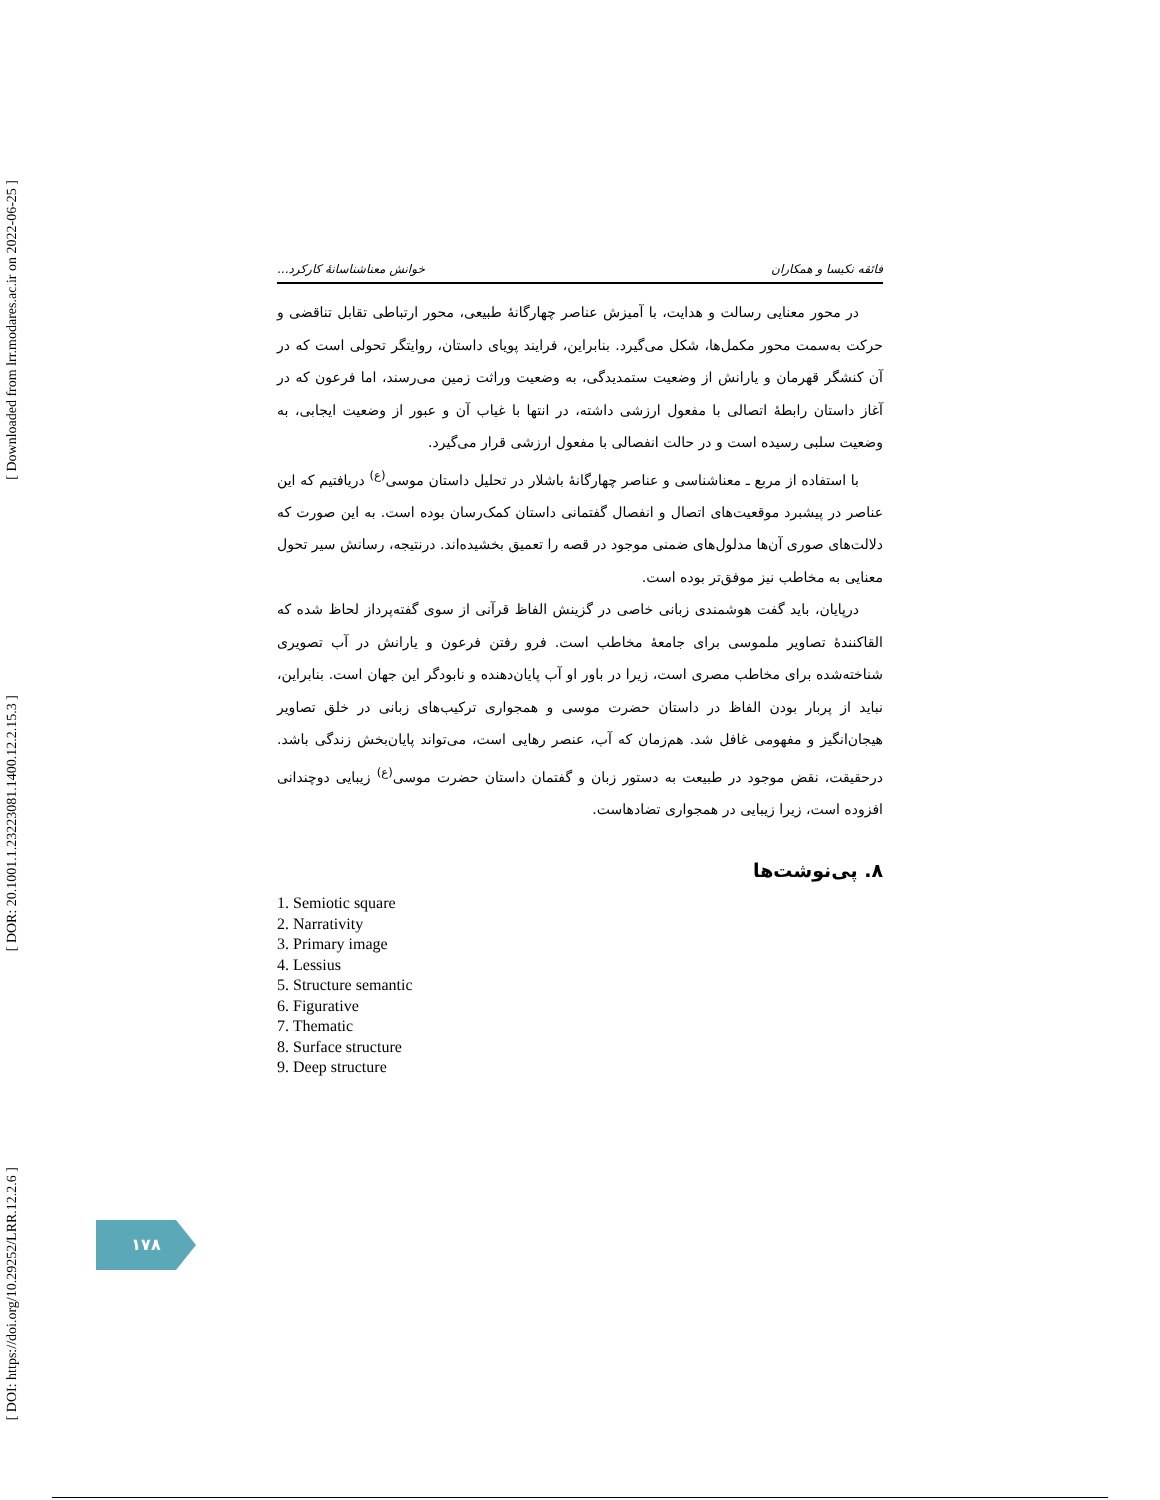[ Downloaded from lrr.modares.ac.ir on 2022-06-25 ]
[ DOR: 20.1001.1.23223081.1400.12.2.15.3 ]
[ DOI: https://doi.org/10.29252/LRR.12.2.6 ]
فائقه نکیسا و همکاران خوانش معناشناسانهٔ کارکرد...
در محور معنایی رسالت و هدایت، با آمیزش عناصر چهارگانهٔ طبیعی، محور ارتباطی تقابل تناقضی و حرکت به‌سمت محور مکمل‌ها، شکل می‌گیرد. بنابراین، فرایند پویای داستان، روایتگر تحولی است که در آن کنشگر قهرمان و یارانش از وضعیت ستمدیدگی، به وضعیت وراثت زمین می‌رسند، اما فرعون که در آغاز داستان رابطهٔ اتصالی با مفعول ارزشی داشته، در انتها با غیاب آن و عبور از وضعیت ایجابی، به وضعیت سلبی رسیده است و در حالت انفصالی با مفعول ارزشی قرار می‌گیرد.
با استفاده از مربع ـ معناشناسی و عناصر چهارگانهٔ باشلار در تحلیل داستان موسی<sup>(ع)</sup> دریافتیم که این عناصر در پیشبرد موقعیت‌های اتصال و انفصال گفتمانی داستان کمک‌رسان بوده است. به این صورت که دلالت‌های صوری آن‌ها مدلول‌های ضمنی موجود در قصه را تعمیق بخشیده‌اند. درنتیجه، رسانش سیر تحول معنایی به مخاطب نیز موفق‌تر بوده است.
درپایان، باید گفت هوشمندی زبانی خاصی در گزینش الفاظ قرآنی از سوی گفته‌پرداز لحاظ شده که القاکنندهٔ تصاویر ملموسی برای جامعهٔ مخاطب است. فرو رفتن فرعون و یارانش در آب تصویری شناخته‌شده برای مخاطب مصری است، زیرا در باور او آب پایان‌دهنده و نابودگر این جهان است. بنابراین، نباید از پربار بودن الفاظ در داستان حضرت موسی و همجواری ترکیب‌های زبانی در خلق تصاویر هیجان‌انگیز و مفهومی غافل شد. هم‌زمان که آب، عنصر رهایی است، می‌تواند پایان‌بخش زندگی باشد. درحقیقت، نقض موجود در طبیعت به دستور زبان و گفتمان داستان حضرت موسی<sup>(ع)</sup> زیبایی دوچندانی افزوده است، زیرا زیبایی در همجواری تضادهاست.
۸. پی‌نوشت‌ها
1. Semiotic square
2. Narrativity
3. Primary image
4. Lessius
5. Structure semantic
6. Figurative
7. Thematic
8. Surface structure
9. Deep structure
۱۷۸